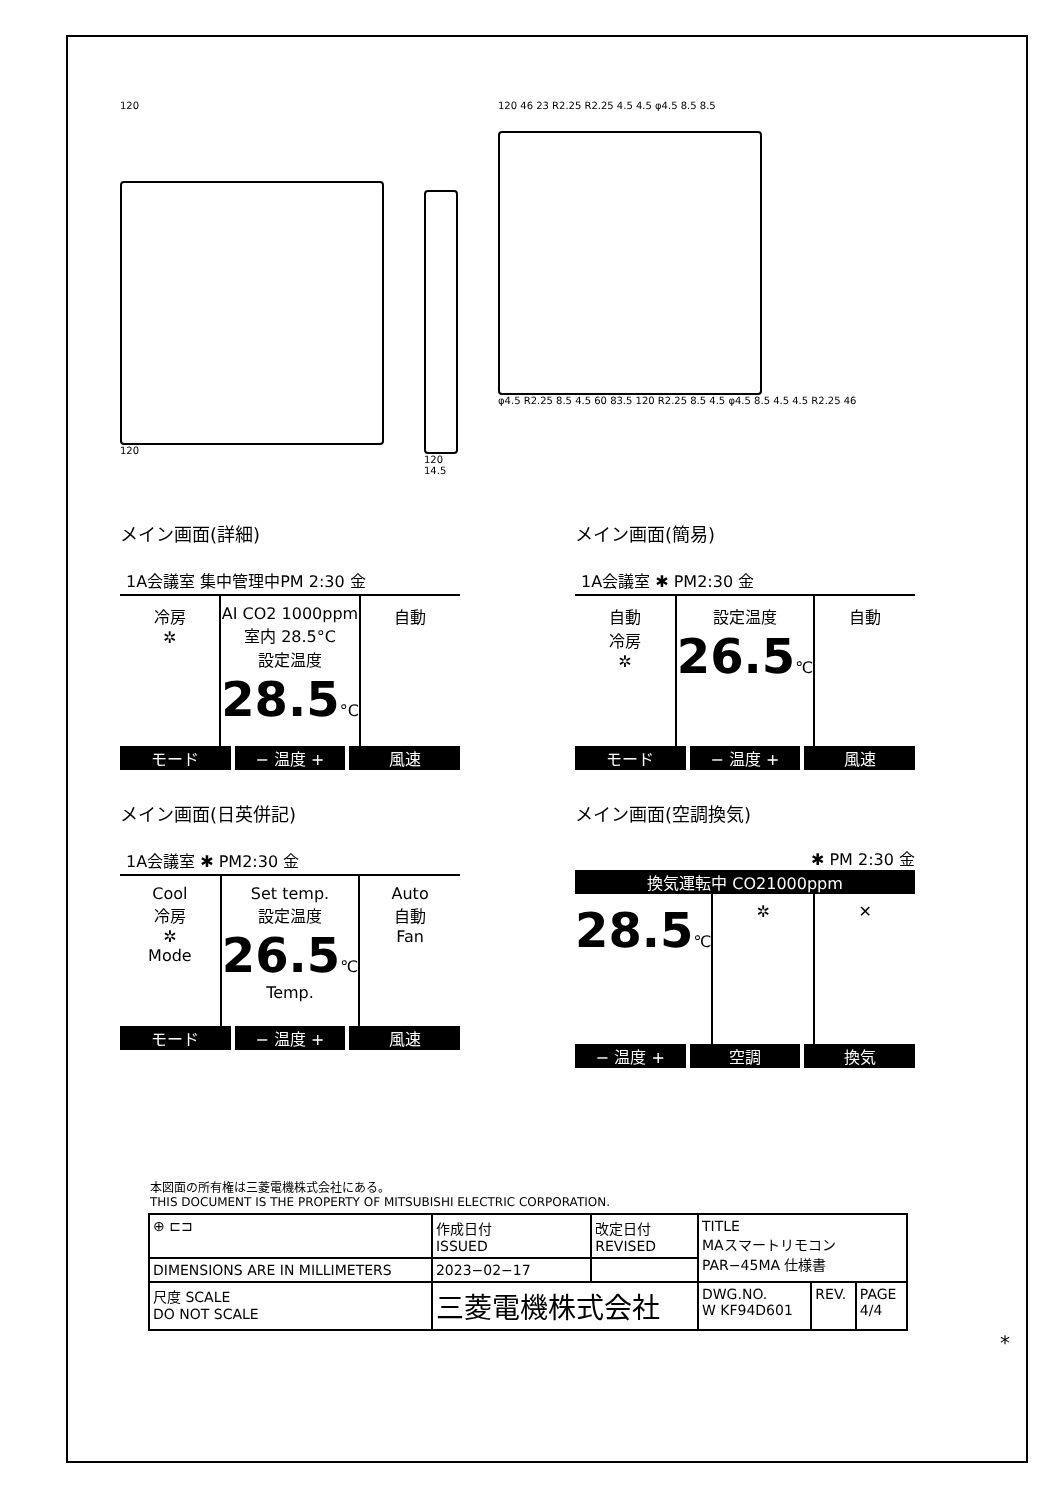120
120
120
14.5
120 46 23 R2.25 R2.25 4.5 4.5 φ4.5 8.5 8.5
φ4.5 R2.25 8.5 4.5 60 83.5 120 R2.25 8.5 4.5 φ4.5 8.5 4.5 4.5 R2.25 46
メイン画面(詳細)
1A会議室 集中管理中PM 2:30 金
冷房
✲
AI CO2 1000ppm
室内 28.5°C
設定温度
28.5°C
自動
モード − 温度 + 風速
メイン画面(簡易)
1A会議室 ✱ PM2:30 金
自動
冷房
✲
設定温度
26.5℃
自動
モード − 温度 + 風速
メイン画面(日英併記)
1A会議室 ✱ PM2:30 金
Cool
冷房
✲
Mode
Set temp.
設定温度
26.5℃
Temp.
Auto
自動
Fan
モード − 温度 + 風速
メイン画面(空調換気)
✱ PM 2:30 金
換気運転中 CO21000ppm
28.5℃ ✲ ✕
− 温度 + 空調 換気
本図面の所有権は三菱電機株式会社にある。
THIS DOCUMENT IS THE PROPERTY OF MITSUBISHI ELECTRIC CORPORATION.
| ⊕ ⊏⊐ | 作成日付 ISSUED | 改定日付 REVISED | TITLE MAスマートリモコン PAR−45MA 仕様書 | | |
| DIMENSIONS ARE IN MILLIMETERS | 2023−02−17 | | | | |
| 尺度 SCALE DO NOT SCALE | 三菱電機株式会社 | | DWG.NO. W KF94D601 | REV. | PAGE 4/4 |
*